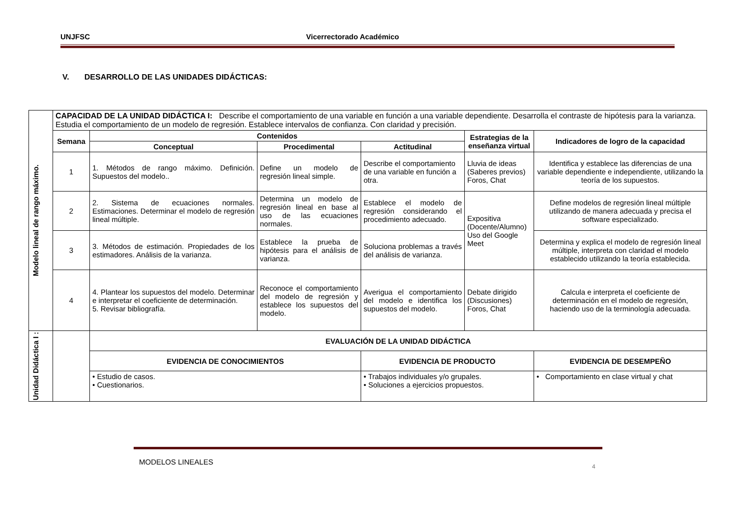UNJFSC Vicerrectorado Académico
V. DESARROLLO DE LAS UNIDADES DIDÁCTICAS:
| Modelo lineal de rango máximo. | CAPACIDAD DE LA UNIDAD DIDÁCTICA I: Describe el comportamiento de una variable en función a una variable dependiente. Desarrolla el contraste de hipótesis para la varianza. Estudia el comportamiento de un modelo de regresión. Establece intervalos de confianza. Con claridad y precisión. | | | | | |
| | Semana | Contenidos | | | Estrategias de la enseñanza virtual | Indicadores de logro de la capacidad |
| | | Conceptual | Procedimental | Actitudinal | | |
| | 1 | 1. Métodos de rango máximo. Definición. Supuestos del modelo.. | Define un modelo de regresión lineal simple. | Describe el comportamiento de una variable en función a otra. | Lluvia de ideas (Saberes previos) Foros, Chat | Identifica y establece las diferencias de una variable dependiente e independiente, utilizando la teoría de los supuestos. |
| | 2 | 2. Sistema de ecuaciones normales. Estimaciones. Determinar el modelo de regresión lineal múltiple. | Determina un modelo de regresión lineal en base al uso de las ecuaciones normales. | Establece el modelo de regresión considerando el procedimiento adecuado. | Expositiva (Docente/Alumno) Uso del Google Meet | Define modelos de regresión lineal múltiple utilizando de manera adecuada y precisa el software especializado. |
| | 3 | 3. Métodos de estimación. Propiedades de los estimadores. Análisis de la varianza. | Establece la prueba de hipótesis para el análisis de varianza. | Soluciona problemas a través del análisis de varianza. | | Determina y explica el modelo de regresión lineal múltiple, interpreta con claridad el modelo establecido utilizando la teoría establecida. |
| | 4 | 4. Plantear los supuestos del modelo. Determinar e interpretar el coeficiente de determinación. 5. Revisar bibliografía. | Reconoce el comportamiento del modelo de regresión y establece los supuestos del modelo. | Averigua el comportamiento del modelo e identifica los supuestos del modelo. | Debate dirigido (Discusiones) Foros, Chat | Calcula e interpreta el coeficiente de determinación en el modelo de regresión, haciendo uso de la terminología adecuada. |
| Unidad Didáctica I : | | EVALUACIÓN DE LA UNIDAD DIDÁCTICA | | | | |
| | | EVIDENCIA DE CONOCIMIENTOS | | EVIDENCIA DE PRODUCTO | | EVIDENCIA DE DESEMPEÑO |
| | | • Estudio de casos. • Cuestionarios. | | • Trabajos individuales y/o grupales. • Soluciones a ejercicios propuestos. | | • Comportamiento en clase virtual y chat |
MODELOS LINEALES
4